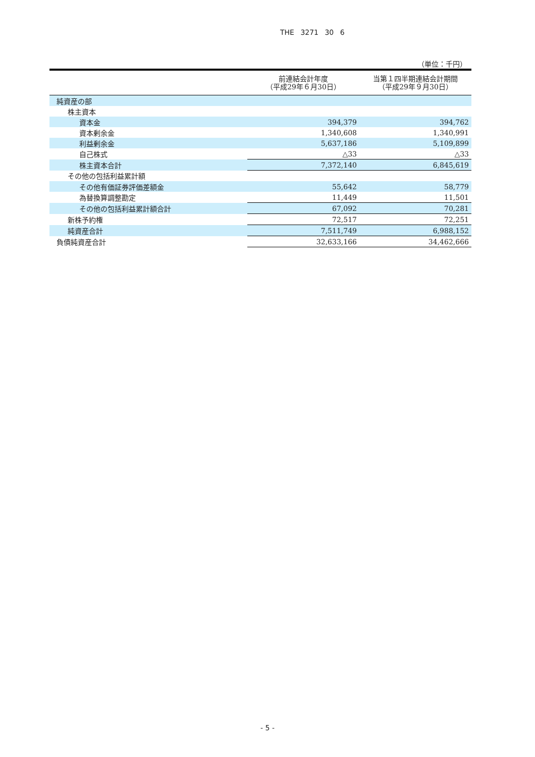THE 3271 30 6
（単位：千円）
| | 前連結会計年度 （平成29年６月30日） | 当第１四半期連結会計期間 （平成29年９月30日） |
| --- | --- | --- |
| 純資産の部 | | |
| 株主資本 | | |
| 資本金 | 394,379 | 394,762 |
| 資本剰余金 | 1,340,608 | 1,340,991 |
| 利益剰余金 | 5,637,186 | 5,109,899 |
| 自己株式 | △33 | △33 |
| 株主資本合計 | 7,372,140 | 6,845,619 |
| その他の包括利益累計額 | | |
| その他有価証券評価差額金 | 55,642 | 58,779 |
| 為替換算調整勘定 | 11,449 | 11,501 |
| その他の包括利益累計額合計 | 67,092 | 70,281 |
| 新株予約権 | 72,517 | 72,251 |
| 純資産合計 | 7,511,749 | 6,988,152 |
| 負債純資産合計 | 32,633,166 | 34,462,666 |
- 5 -